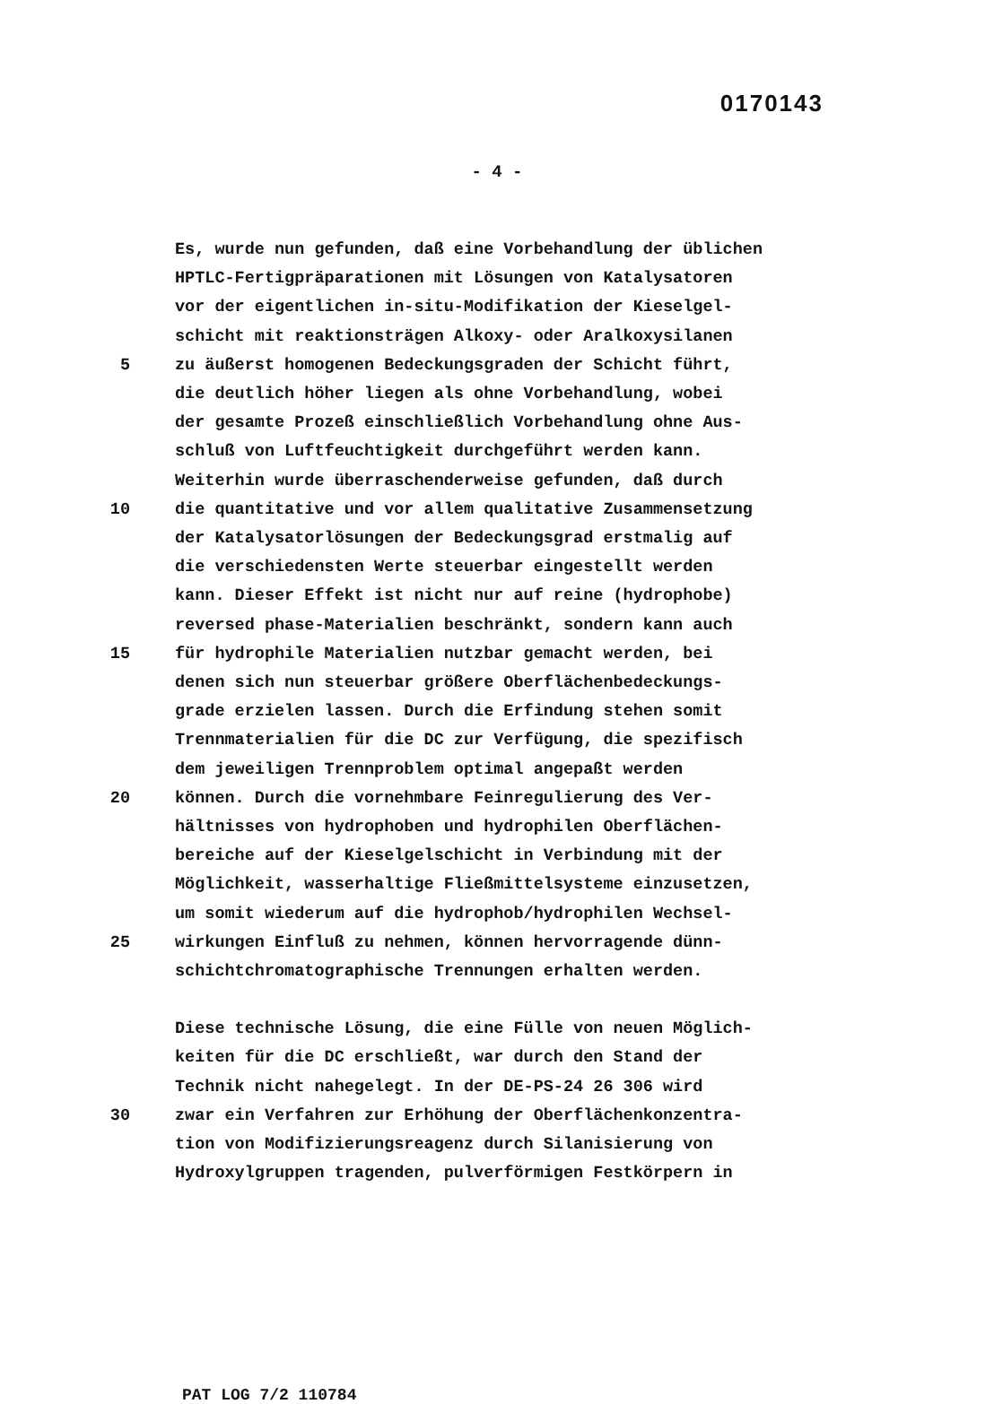0170143
- 4 -
Es, wurde nun gefunden, daß eine Vorbehandlung der üblichen
HPTLC-Fertigpräparationen mit Lösungen von Katalysatoren
vor der eigentlichen in-situ-Modifikation der Kieselgel-
schicht mit reaktionsträgen Alkoxy- oder Aralkoxysilanen
5 zu äußerst homogenen Bedeckungsgraden der Schicht führt,
die deutlich höher liegen als ohne Vorbehandlung, wobei
der gesamte Prozeß einschließlich Vorbehandlung ohne Aus-
schluß von Luftfeuchtigkeit durchgeführt werden kann.
Weiterhin wurde überraschenderweise gefunden, daß durch
10 die quantitative und vor allem qualitative Zusammensetzung
der Katalysatorlösungen der Bedeckungsgrad erstmalig auf
die verschiedensten Werte steuerbar eingestellt werden
kann. Dieser Effekt ist nicht nur auf reine (hydrophobe)
reversed phase-Materialien beschränkt, sondern kann auch
15 für hydrophile Materialien nutzbar gemacht werden, bei
denen sich nun steuerbar größere Oberflächenbedeckungs-
grade erzielen lassen. Durch die Erfindung stehen somit
Trennmaterialien für die DC zur Verfügung, die spezifisch
dem jeweiligen Trennproblem optimal angepaßt werden
20 können. Durch die vornehmbare Feinregulierung des Ver-
hältnisses von hydrophoben und hydrophilen Oberflächen-
bereiche auf der Kieselgelschicht in Verbindung mit der
Möglichkeit, wasserhaltige Fließmittelsysteme einzusetzen,
um somit wiederum auf die hydrophob/hydrophilen Wechsel-
25 wirkungen Einfluß zu nehmen, können hervorragende dünn-
schichtchromatographische Trennungen erhalten werden.
Diese technische Lösung, die eine Fülle von neuen Möglich-
keiten für die DC erschließt, war durch den Stand der
Technik nicht nahegelegt. In der DE-PS-24 26 306 wird
30 zwar ein Verfahren zur Erhöhung der Oberflächenkonzentra-
tion von Modifizierungsreagenz durch Silanisierung von
Hydroxylgruppen tragenden, pulverförmigen Festkörpern in
PAT LOG 7/2 110784